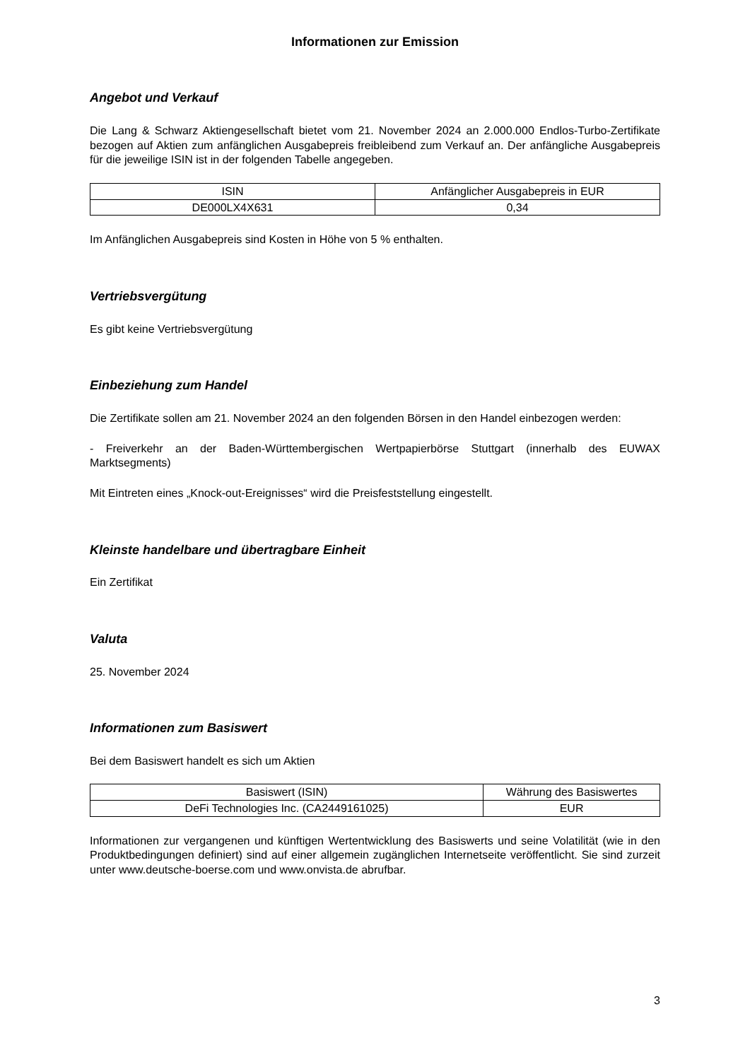Informationen zur Emission
Angebot und Verkauf
Die Lang & Schwarz Aktiengesellschaft bietet vom 21. November 2024 an 2.000.000 Endlos-Turbo-Zertifikate bezogen auf Aktien zum anfänglichen Ausgabepreis freibleibend zum Verkauf an. Der anfängliche Ausgabepreis für die jeweilige ISIN ist in der folgenden Tabelle angegeben.
| ISIN | Anfänglicher Ausgabepreis in EUR |
| --- | --- |
| DE000LX4X631 | 0,34 |
Im Anfänglichen Ausgabepreis sind Kosten in Höhe von 5 % enthalten.
Vertriebsvergütung
Es gibt keine Vertriebsvergütung
Einbeziehung zum Handel
Die Zertifikate sollen am 21. November 2024 an den folgenden Börsen in den Handel einbezogen werden:
- Freiverkehr an der Baden-Württembergischen Wertpapierbörse Stuttgart (innerhalb des EUWAX Marktsegments)
Mit Eintreten eines „Knock-out-Ereignisses“ wird die Preisfeststellung eingestellt.
Kleinste handelbare und übertragbare Einheit
Ein Zertifikat
Valuta
25. November 2024
Informationen zum Basiswert
Bei dem Basiswert handelt es sich um Aktien
| Basiswert (ISIN) | Währung des Basiswertes |
| --- | --- |
| DeFi Technologies Inc. (CA2449161025) | EUR |
Informationen zur vergangenen und künftigen Wertentwicklung des Basiswerts und seine Volatilität (wie in den Produktbedingungen definiert) sind auf einer allgemein zugänglichen Internetseite veröffentlicht. Sie sind zurzeit unter www.deutsche-boerse.com und www.onvista.de abrufbar.
3